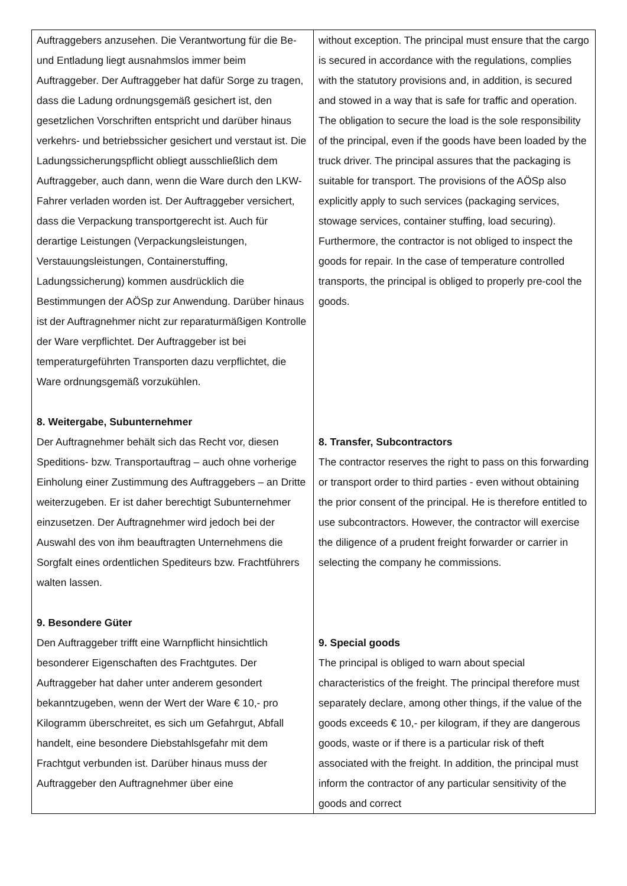| Auftraggebers anzusehen. Die Verantwortung für die Be- und Entladung liegt ausnahmslos immer beim Auftraggeber. Der Auftraggeber hat dafür Sorge zu tragen, dass die Ladung ordnungsgemäß gesichert ist, den gesetzlichen Vorschriften entspricht und darüber hinaus verkehrs- und betriebssicher gesichert und verstaut ist. Die Ladungssicherungspflicht obliegt ausschließlich dem Auftraggeber, auch dann, wenn die Ware durch den LKW-Fahrer verladen worden ist. Der Auftraggeber versichert, dass die Verpackung transportgerecht ist. Auch für derartige Leistungen (Verpackungsleistungen, Verstauungsleistungen, Containerstuffing, Ladungssicherung) kommen ausdrücklich die Bestimmungen der AÖSp zur Anwendung. Darüber hinaus ist der Auftragnehmer nicht zur reparaturmäßigen Kontrolle der Ware verpflichtet. Der Auftraggeber ist bei temperaturgeführten Transporten dazu verpflichtet, die Ware ordnungsgemäß vorzukühlen. 8. Weitergabe, Subunternehmer Der Auftragnehmer behält sich das Recht vor, diesen Speditions- bzw. Transportauftrag – auch ohne vorherige Einholung einer Zustimmung des Auftraggebers – an Dritte weiterzugeben. Er ist daher berechtigt Subunternehmer einzusetzen. Der Auftragnehmer wird jedoch bei der Auswahl des von ihm beauftragten Unternehmens die Sorgfalt eines ordentlichen Spediteurs bzw. Frachtführers walten lassen. 9. Besondere Güter Den Auftraggeber trifft eine Warnpflicht hinsichtlich besonderer Eigenschaften des Frachtgutes. Der Auftraggeber hat daher unter anderem gesondert bekanntzugeben, wenn der Wert der Ware € 10,- pro Kilogramm überschreitet, es sich um Gefahrgut, Abfall handelt, eine besondere Diebstahlsgefahr mit dem Frachtgut verbunden ist. Darüber hinaus muss der Auftraggeber den Auftragnehmer über eine | without exception. The principal must ensure that the cargo is secured in accordance with the regulations, complies with the statutory provisions and, in addition, is secured and stowed in a way that is safe for traffic and operation. The obligation to secure the load is the sole responsibility of the principal, even if the goods have been loaded by the truck driver. The principal assures that the packaging is suitable for transport. The provisions of the AÖSp also explicitly apply to such services (packaging services, stowage services, container stuffing, load securing). Furthermore, the contractor is not obliged to inspect the goods for repair. In the case of temperature controlled transports, the principal is obliged to properly pre-cool the goods. 8. Transfer, Subcontractors The contractor reserves the right to pass on this forwarding or transport order to third parties - even without obtaining the prior consent of the principal. He is therefore entitled to use subcontractors. However, the contractor will exercise the diligence of a prudent freight forwarder or carrier in selecting the company he commissions. 9. Special goods The principal is obliged to warn about special characteristics of the freight. The principal therefore must separately declare, among other things, if the value of the goods exceeds € 10,- per kilogram, if they are dangerous goods, waste or if there is a particular risk of theft associated with the freight. In addition, the principal must inform the contractor of any particular sensitivity of the goods and correct |